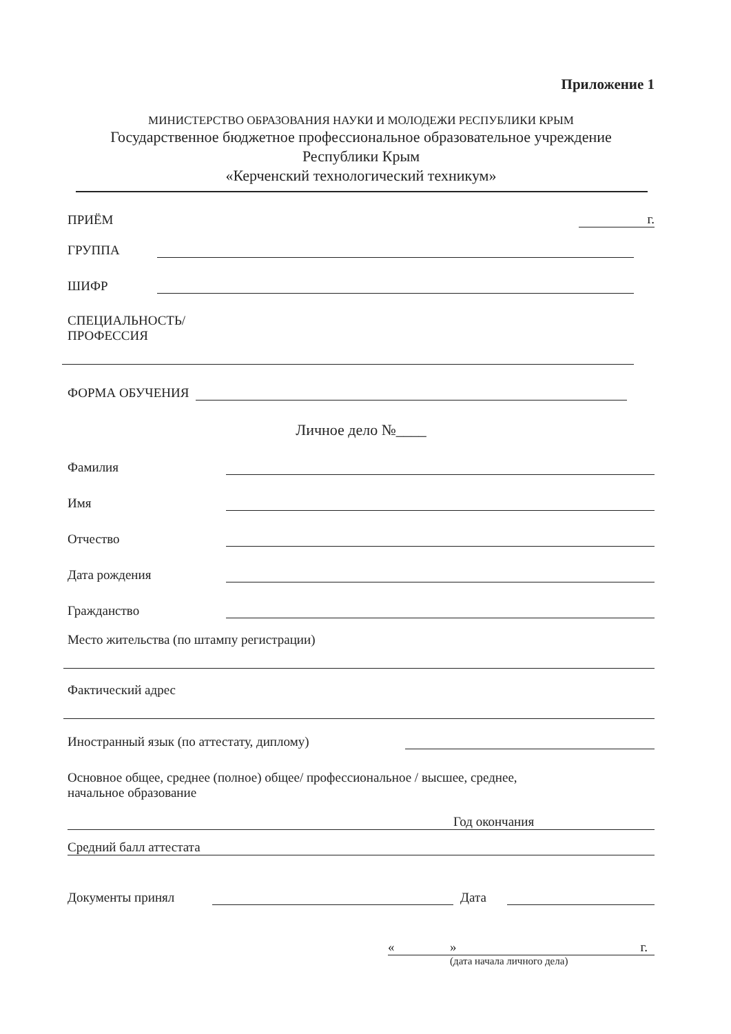Приложение 1
МИНИСТЕРСТВО ОБРАЗОВАНИЯ НАУКИ И МОЛОДЕЖИ РЕСПУБЛИКИ КРЫМ
Государственное бюджетное профессиональное образовательное учреждение
Республики Крым
«Керченский технологический техникум»
ПРИЁМ г.
ГРУППА
ШИФР
СПЕЦИАЛЬНОСТЬ/
ПРОФЕССИЯ
ФОРМА ОБУЧЕНИЯ
Личное дело №____
Фамилия
Имя
Отчество
Дата рождения
Гражданство
Место жительства (по штампу регистрации)
Фактический адрес
Иностранный язык (по аттестату, диплому)
Основное общее, среднее (полное) общее/ профессиональное / высшее, среднее,
начальное образование
Год окончания
Средний балл аттестата
Документы принял Дата
« » г.
(дата начала личного дела)